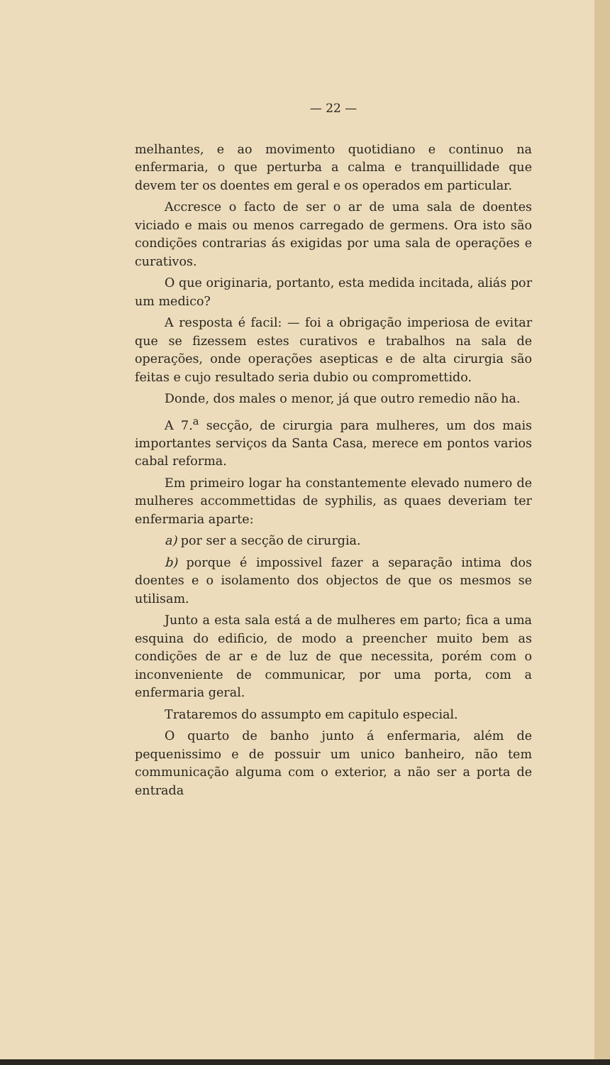— 22 —
melhantes, e ao movimento quotidiano e continuo na enfermaria, o que perturba a calma e tranquillidade que devem ter os doentes em geral e os operados em particular.
Accresce o facto de ser o ar de uma sala de doentes viciado e mais ou menos carregado de germens. Ora isto são condições contrarias ás exigidas por uma sala de operações e curativos.
O que originaria, portanto, esta medida incitada, aliás por um medico?
A resposta é facil: — foi a obrigação imperiosa de evitar que se fizessem estes curativos e trabalhos na sala de operações, onde operações asepticas e de alta cirurgia são feitas e cujo resultado seria dubio ou compromettido.
Donde, dos males o menor, já que outro remedio não ha.
A 7.<sup>a</sup> secção, de cirurgia para mulheres, um dos mais importantes serviços da Santa Casa, merece em pontos varios cabal reforma.
Em primeiro logar ha constantemente elevado numero de mulheres accommettidas de syphilis, as quaes deveriam ter enfermaria aparte:
a) por ser a secção de cirurgia.
b) porque é impossivel fazer a separação intima dos doentes e o isolamento dos objectos de que os mesmos se utilisam.
Junto a esta sala está a de mulheres em parto; fica a uma esquina do edificio, de modo a preencher muito bem as condições de ar e de luz de que necessita, porém com o inconveniente de communicar, por uma porta, com a enfermaria geral.
Trataremos do assumpto em capitulo especial.
O quarto de banho junto á enfermaria, além de pequenissimo e de possuir um unico banheiro, não tem communicação alguma com o exterior, a não ser a porta de entrada